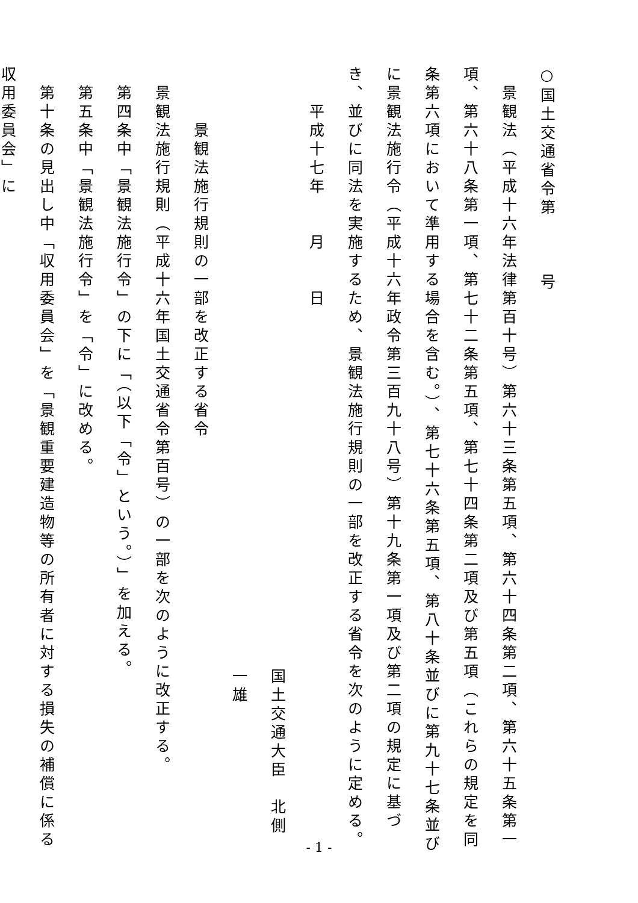○国土交通省令第　　　号
　景観法（平成十六年法律第百十号）第六十三条第五項、第六十四条第二項、第六十五条第一項、第六十八条第一項、第七十二条第五項、第七十四条第二項及び第五項（これらの規定を同条第六項において準用する場合を含む。）、第七十六条第五項、第八十条並びに第九十七条並びに景観法施行令（平成十六年政令第三百九十八号）第十九条第一項及び第二項の規定に基づき、並びに同法を実施するため、景観法施行規則の一部を改正する省令を次のように定める。
　　平成十七年　　月　　日
国土交通大臣　北側　一雄
　　　景観法施行規則の一部を改正する省令
　景観法施行規則（平成十六年国土交通省令第百号）の一部を次のように改正する。
　第四条中「景観法施行令」の下に「（以下「令」という。）」を加える。
　第五条中「景観法施行令」を「令」に改める。
　第十条の見出し中「収用委員会」を「景観重要建造物等の所有者に対する損失の補償に係る収用委員会」に
- 1 -